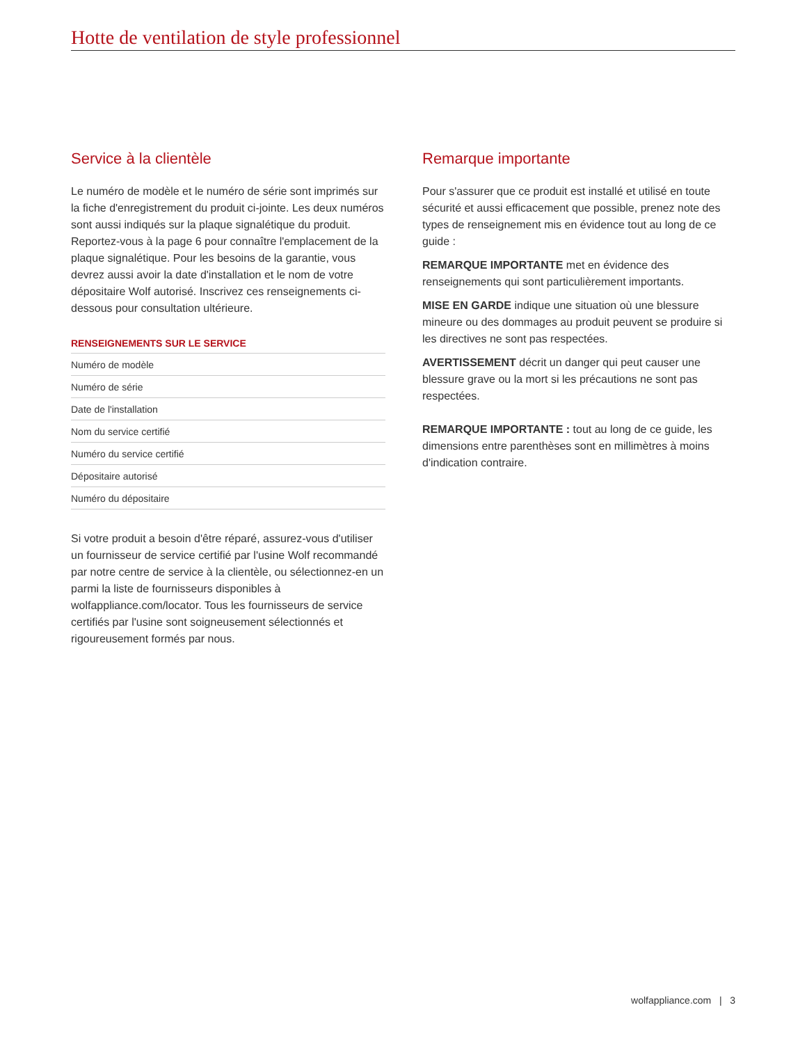Hotte de ventilation de style professionnel
Service à la clientèle
Le numéro de modèle et le numéro de série sont imprimés sur la fiche d'enregistrement du produit ci-jointe. Les deux numéros sont aussi indiqués sur la plaque signalétique du produit. Reportez-vous à la page 6 pour connaître l'emplacement de la plaque signalétique. Pour les besoins de la garantie, vous devrez aussi avoir la date d'installation et le nom de votre dépositaire Wolf autorisé. Inscrivez ces renseignements ci-dessous pour consultation ultérieure.
RENSEIGNEMENTS SUR LE SERVICE
| Numéro de modèle |
| Numéro de série |
| Date de l'installation |
| Nom du service certifié |
| Numéro du service certifié |
| Dépositaire autorisé |
| Numéro du dépositaire |
Si votre produit a besoin d'être réparé, assurez-vous d'utiliser un fournisseur de service certifié par l'usine Wolf recommandé par notre centre de service à la clientèle, ou sélectionnez-en un parmi la liste de fournisseurs disponibles à wolfappliance.com/locator. Tous les fournisseurs de service certifiés par l'usine sont soigneusement sélectionnés et rigoureusement formés par nous.
Remarque importante
Pour s'assurer que ce produit est installé et utilisé en toute sécurité et aussi efficacement que possible, prenez note des types de renseignement mis en évidence tout au long de ce guide :
REMARQUE IMPORTANTE met en évidence des renseignements qui sont particulièrement importants.
MISE EN GARDE indique une situation où une blessure mineure ou des dommages au produit peuvent se produire si les directives ne sont pas respectées.
AVERTISSEMENT décrit un danger qui peut causer une blessure grave ou la mort si les précautions ne sont pas respectées.
REMARQUE IMPORTANTE : tout au long de ce guide, les dimensions entre parenthèses sont en millimètres à moins d'indication contraire.
wolfappliance.com | 3